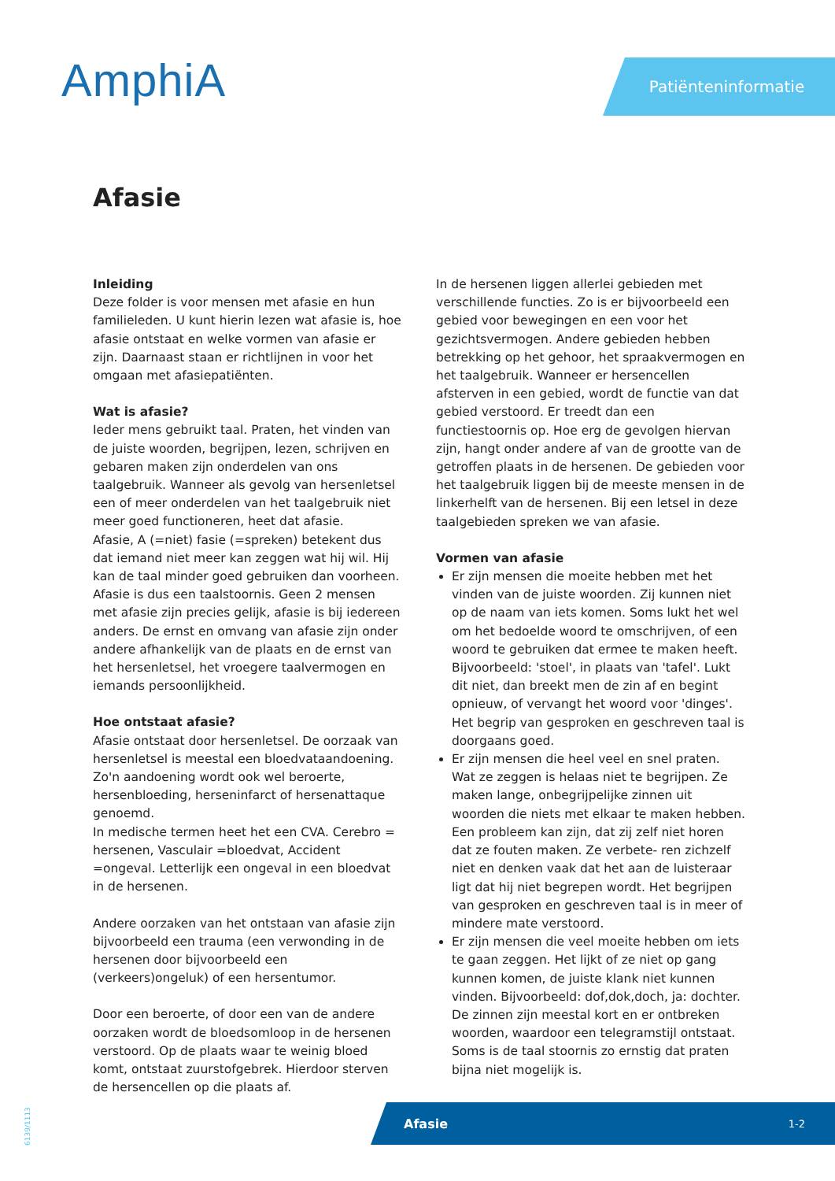AmphiA Patiënteninformatie
Afasie
Inleiding
Deze folder is voor mensen met afasie en hun familieleden. U kunt hierin lezen wat afasie is, hoe afasie ontstaat en welke vormen van afasie er zijn. Daarnaast staan er richtlijnen in voor het omgaan met afasiepatiënten.
Wat is afasie?
Ieder mens gebruikt taal. Praten, het vinden van de juiste woorden, begrijpen, lezen, schrijven en gebaren maken zijn onderdelen van ons taalgebruik. Wanneer als gevolg van hersenletsel een of meer onderdelen van het taalgebruik niet meer goed functioneren, heet dat afasie.
Afasie, A (=niet) fasie (=spreken) betekent dus dat iemand niet meer kan zeggen wat hij wil. Hij kan de taal minder goed gebruiken dan voorheen. Afasie is dus een taalstoornis. Geen 2 mensen met afasie zijn precies gelijk, afasie is bij iedereen anders. De ernst en omvang van afasie zijn onder andere afhankelijk van de plaats en de ernst van het hersenletsel, het vroegere taalvermogen en iemands persoonlijkheid.
Hoe ontstaat afasie?
Afasie ontstaat door hersenletsel. De oorzaak van hersenletsel is meestal een bloedvataandoening. Zo'n aandoening wordt ook wel beroerte, hersenbloeding, herseninfarct of hersenattaque genoemd.
In medische termen heet het een CVA. Cerebro = hersenen, Vasculair =bloedvat, Accident =ongeval. Letterlijk een ongeval in een bloedvat in de hersenen.
Andere oorzaken van het ontstaan van afasie zijn bijvoorbeeld een trauma (een verwonding in de hersenen door bijvoorbeeld een (verkeers)ongeluk) of een hersentumor.
Door een beroerte, of door een van de andere oorzaken wordt de bloedsomloop in de hersenen verstoord. Op de plaats waar te weinig bloed komt, ontstaat zuurstofgebrek. Hierdoor sterven de hersencellen op die plaats af.
In de hersenen liggen allerlei gebieden met verschillende functies. Zo is er bijvoorbeeld een gebied voor bewegingen en een voor het gezichtsvermogen. Andere gebieden hebben betrekking op het gehoor, het spraakvermogen en het taalgebruik. Wanneer er hersencellen afsterven in een gebied, wordt de functie van dat gebied verstoord. Er treedt dan een functiestoornis op. Hoe erg de gevolgen hiervan zijn, hangt onder andere af van de grootte van de getroffen plaats in de hersenen. De gebieden voor het taalgebruik liggen bij de meeste mensen in de linkerhelft van de hersenen. Bij een letsel in deze taalgebieden spreken we van afasie.
Vormen van afasie
Er zijn mensen die moeite hebben met het vinden van de juiste woorden. Zij kunnen niet op de naam van iets komen. Soms lukt het wel om het bedoelde woord te omschrijven, of een woord te gebruiken dat ermee te maken heeft. Bijvoorbeeld: 'stoel', in plaats van 'tafel'. Lukt dit niet, dan breekt men de zin af en begint opnieuw, of vervangt het woord voor 'dinges'. Het begrip van gesproken en geschreven taal is doorgaans goed.
Er zijn mensen die heel veel en snel praten. Wat ze zeggen is helaas niet te begrijpen. Ze maken lange, onbegrijpelijke zinnen uit woorden die niets met elkaar te maken hebben. Een probleem kan zijn, dat zij zelf niet horen dat ze fouten maken. Ze verbete- ren zichzelf niet en denken vaak dat het aan de luisteraar ligt dat hij niet begrepen wordt. Het begrijpen van gesproken en geschreven taal is in meer of mindere mate verstoord.
Er zijn mensen die veel moeite hebben om iets te gaan zeggen. Het lijkt of ze niet op gang kunnen komen, de juiste klank niet kunnen vinden. Bijvoorbeeld: dof,dok,doch, ja: dochter. De zinnen zijn meestal kort en er ontbreken woorden, waardoor een telegramstijl ontstaat. Soms is de taal stoornis zo ernstig dat praten bijna niet mogelijk is.
Afasie 1-2
6139/1113